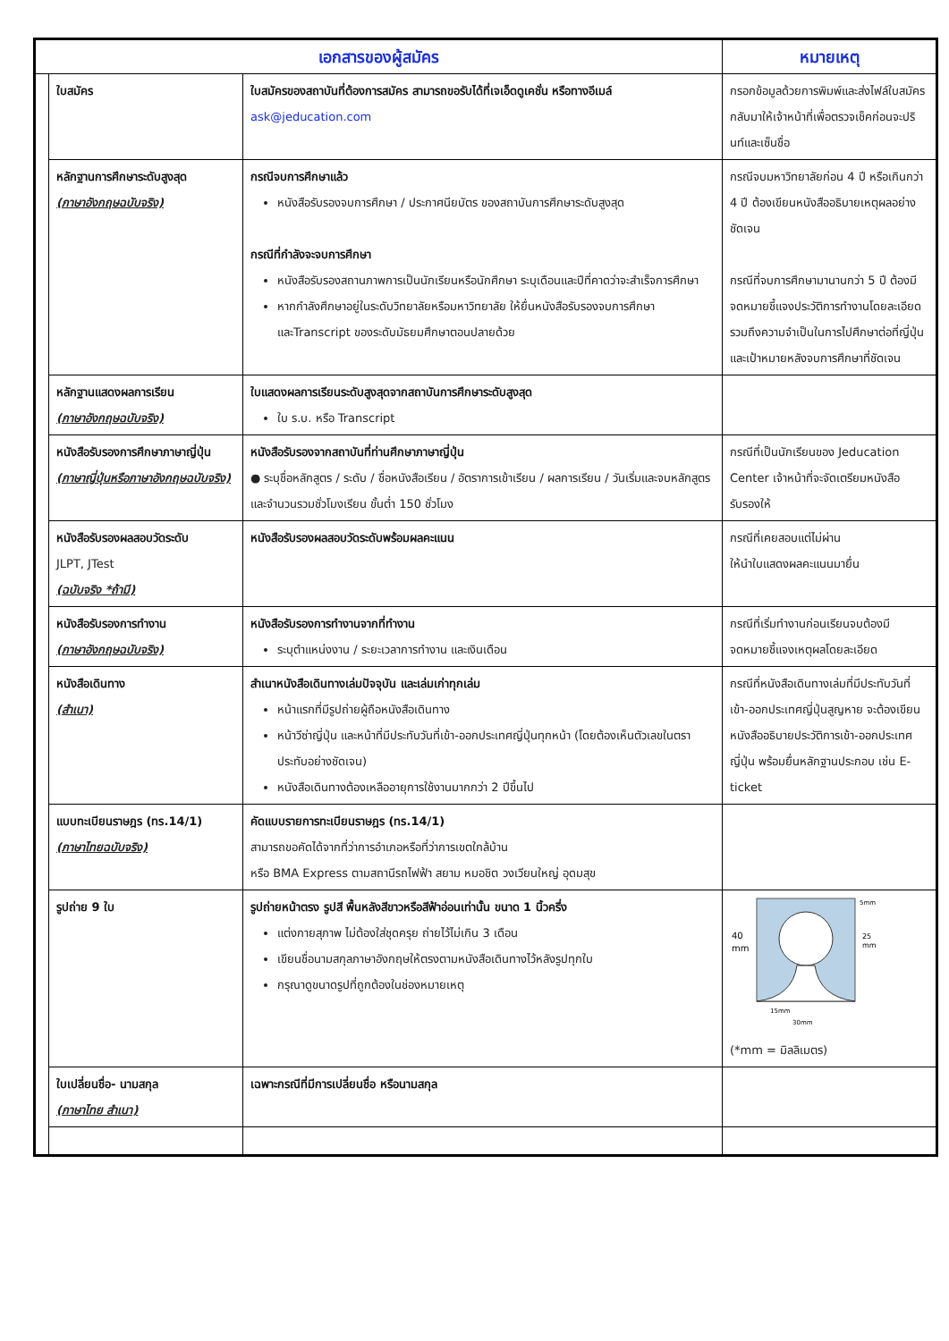| เอกสารของผู้สมัคร | | | หมายเหตุ |
| --- | --- | --- | --- |
| | ใบสมัคร | ใบสมัครของสถาบันที่ต้องการสมัคร สามารถขอรับได้ที่เจเอ็ดดูเคชั่น หรือทางอีเมล์ ask@jeducation.com | กรอกข้อมูลด้วยการพิมพ์และส่งไฟล์ใบสมัครกลับมาให้เจ้าหน้าที่เพื่อตรวจเช็คก่อนจะปรินท์และเซ็นชื่อ |
| | หลักฐานการศึกษาระดับสูงสุด (ภาษาอังกฤษฉบับจริง) | กรณีจบการศึกษาแล้ว หนังสือรับรองจบการศึกษา / ประกาศนียบัตร ของสถาบันการศึกษาระดับสูงสุด กรณีที่กำลังจะจบการศึกษา หนังสือรับรองสถานภาพการเป็นนักเรียนหรือนักศึกษา ระบุเดือนและปีที่คาดว่าจะสำเร็จการศึกษา หากกำลังศึกษาอยู่ในระดับวิทยาลัยหรือมหาวิทยาลัย ให้ยื่นหนังสือรับรองจบการศึกษาและTranscript ของระดับมัธยมศึกษาตอนปลายด้วย | กรณีจบมหาวิทยาลัยก่อน 4 ปี หรือเกินกว่า 4 ปี ต้องเขียนหนังสืออธิบายเหตุผลอย่างชัดเจน กรณีที่จบการศึกษามานานกว่า 5 ปี ต้องมีจดหมายชี้แจงประวัติการทำงานโดยละเอียด รวมถึงความจำเป็นในการไปศึกษาต่อที่ญี่ปุ่นและเป้าหมายหลังจบการศึกษาที่ชัดเจน |
| | หลักฐานแสดงผลการเรียน (ภาษาอังกฤษฉบับจริง) | ใบแสดงผลการเรียนระดับสูงสุดจากสถาบันการศึกษาระดับสูงสุด ใบ ร.บ. หรือ Transcript | |
| | หนังสือรับรองการศึกษาภาษาญี่ปุ่น (ภาษาญี่ปุ่นหรือภาษาอังกฤษฉบับจริง) | หนังสือรับรองจากสถาบันที่ท่านศึกษาภาษาญี่ปุ่น ● ระบุชื่อหลักสูตร / ระดับ / ชื่อหนังสือเรียน / อัตราการเข้าเรียน / ผลการเรียน / วันเริ่มและจบหลักสูตร และจำนวนรวมชั่วโมงเรียน ขั้นต่ำ 150 ชั่วโมง | กรณีที่เป็นนักเรียนของ Jeducation Center เจ้าหน้าที่จะจัดเตรียมหนังสือรับรองให้ |
| | หนังสือรับรองผลสอบวัดระดับ JLPT, JTest (ฉบับจริง *ถ้ามี) | หนังสือรับรองผลสอบวัดระดับพร้อมผลคะแนน | กรณีที่เคยสอบแต่ไม่ผ่าน ให้นำใบแสดงผลคะแนนมายื่น |
| | หนังสือรับรองการทำงาน (ภาษาอังกฤษฉบับจริง) | หนังสือรับรองการทำงานจากที่ทำงาน ระบุตำแหน่งงาน / ระยะเวลาการทำงาน และเงินเดือน | กรณีที่เริ่มทำงานก่อนเรียนจบต้องมีจดหมายชี้แจงเหตุผลโดยละเอียด |
| | หนังสือเดินทาง (สำเนา) | สำเนาหนังสือเดินทางเล่มปัจจุบัน และเล่มเก่าทุกเล่ม หน้าแรกที่มีรูปถ่ายผู้ถือหนังสือเดินทาง หน้าวีซ่าญี่ปุ่น และหน้าที่มีประทับวันที่เข้า-ออกประเทศญี่ปุ่นทุกหน้า (โดยต้องเห็นตัวเลขในตราประทับอย่างชัดเจน) หนังสือเดินทางต้องเหลืออายุการใช้งานมากกว่า 2 ปีขึ้นไป | กรณีที่หนังสือเดินทางเล่มที่มีประทับวันที่เข้า-ออกประเทศญี่ปุ่นสูญหาย จะต้องเขียนหนังสืออธิบายประวัติการเข้า-ออกประเทศญี่ปุ่น พร้อมยื่นหลักฐานประกอบ เช่น E-ticket |
| | แบบทะเบียนราษฎร (ทร.14/1) (ภาษาไทยฉบับจริง) | คัดแบบรายการทะเบียนราษฎร (ทร.14/1) สามารถขอคัดได้จากที่ว่าการอำเภอหรือที่ว่าการเขตใกล้บ้าน หรือ BMA Express ตามสถานีรถไฟฟ้า สยาม หมอชิต วงเวียนใหญ่ อุดมสุข | |
| | รูปถ่าย 9 ใบ | รูปถ่ายหน้าตรง รูปสี พื้นหลังสีขาวหรือสีฟ้าอ่อนเท่านั้น ขนาด 1 นิ้วครึ่ง แต่งกายสุภาพ ไม่ต้องใส่ชุดครุย ถ่ายไว้ไม่เกิน 3 เดือน เขียนชื่อนามสกุลภาษาอังกฤษให้ตรงตามหนังสือเดินทางไว้หลังรูปทุกใบ กรุณาดูขนาดรูปที่ถูกต้องในช่องหมายเหตุ | 40 mm 25 mm 5mm 15mm 30mm (*mm = มิลลิเมตร) |
| | ใบเปลี่ยนชื่อ- นามสกุล (ภาษาไทย สำเนา) | เฉพาะกรณีที่มีการเปลี่ยนชื่อ หรือนามสกุล | |